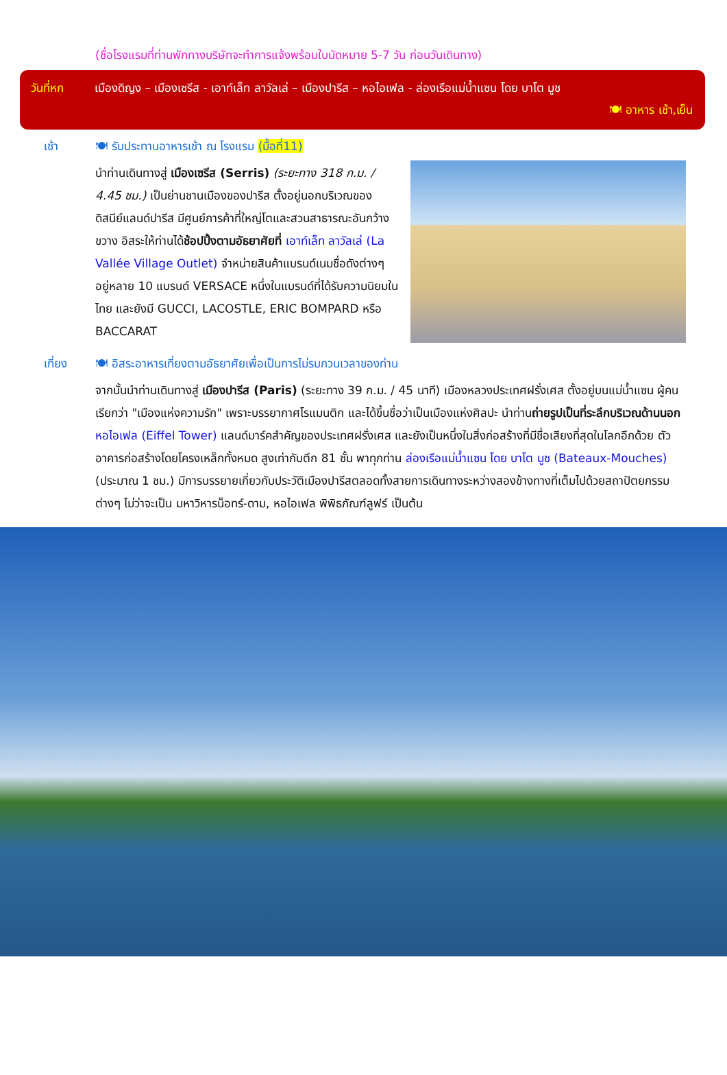(ชื่อโรงแรมที่ท่านพักทางบริษัทจะทำการแจ้งพร้อมใบนัดหมาย 5-7 วัน ก่อนวันเดินทาง)
วันที่หก เมืองดิญง – เมืองเซรีส - เอาท์เล็ท ลาวัลเล่ – เมืองปารีส – หอไอเฟล - ล่องเรือแม่น้ำแซน โดย บาโต มูช
🍽 อาหาร เช้า,เย็น
เช้า 🍽 รับประทานอาหารเช้า ณ โรงแรม (มื้อที่11)
นำท่านเดินทางสู่ เมืองเซรีส (Serris) (ระยะทาง 318 ก.ม. / 4.45 ชม.) เป็นย่านชานเมืองของปารีส ตั้งอยู่นอกบริเวณของดิสนีย์แลนด์ปารีส มีศูนย์การค้าที่ใหญ่โตและสวนสาธารณะอันกว้างขวาง อิสระให้ท่านได้ช้อปปิ้งตามอัธยาศัยที่ เอาท์เล็ท ลาวัลเล่ (La Vallée Village Outlet) จำหน่ายสินค้าแบรนด์เนมชื่อดังต่างๆ อยู่หลาย 10 แบรนด์ VERSACE หนึ่งในแบรนด์ที่ได้รับความนิยมในไทย และยังมี GUCCI, LACOSTLE, ERIC BOMPARD หรือ BACCARAT
เที่ยง 🍽 อิสระอาหารเที่ยงตามอัธยาศัยเพื่อเป็นการไม่รบกวนเวลาของท่าน
จากนั้นนำท่านเดินทางสู่ เมืองปารีส (Paris) (ระยะทาง 39 ก.ม. / 45 นาที) เมืองหลวงประเทศฝรั่งเศส ตั้งอยู่บนแม่น้ำแซน ผู้คนเรียกว่า "เมืองแห่งความรัก" เพราะบรรยากาศโรแมนติก และได้ขึ้นชื่อว่าเป็นเมืองแห่งศิลปะ นำท่านถ่ายรูปเป็นที่ระลึกบริเวณด้านนอก หอไอเฟล (Eiffel Tower) แลนด์มาร์คสำคัญของประเทศฝรั่งเศส และยังเป็นหนึ่งในสิ่งก่อสร้างที่มีชื่อเสียงที่สุดในโลกอีกด้วย ตัวอาคารก่อสร้างโดยโครงเหล็กทั้งหมด สูงเท่ากับตึก 81 ชั้น พาทุกท่าน ล่องเรือแม่น้ำแซน โดย บาโต มูช (Bateaux-Mouches) (ประมาณ 1 ชม.) มีการบรรยายเกี่ยวกับประวัติเมืองปารีสตลอดทั้งสายการเดินทางระหว่างสองข้างทางที่เต็มไปด้วยสถาปัตยกรรมต่างๆ ไม่ว่าจะเป็น มหาวิหารน็อทร์-ดาม, หอไอเฟล พิพิธภัณฑ์ลูฟร์ เป็นต้น